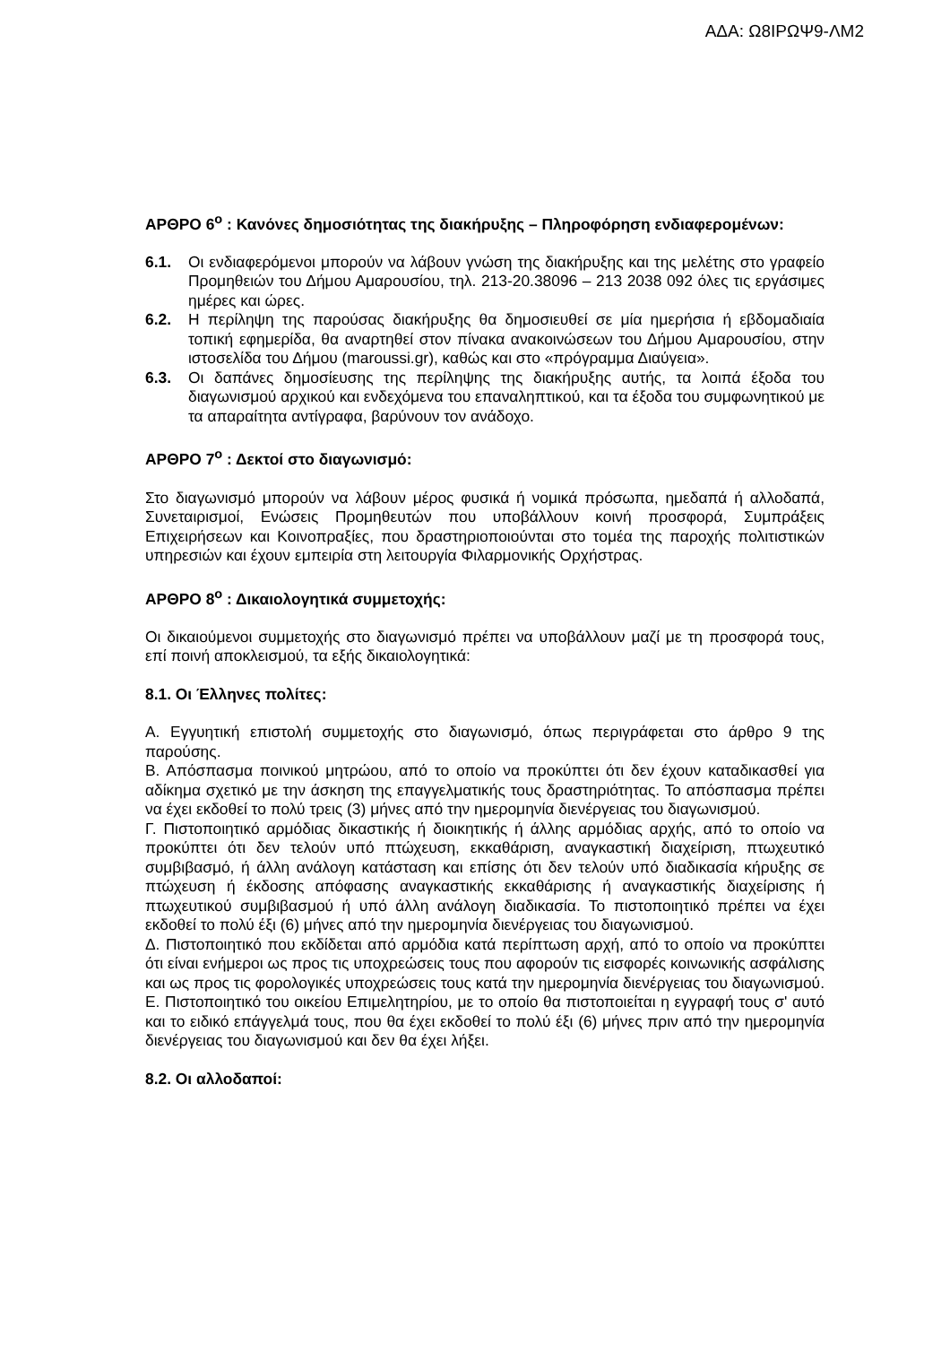ΑΔΑ: Ω8ΙΡΩΨ9-ΛΜ2
ΑΡΘΡΟ 6<sup>ο</sup> : Κανόνες δημοσιότητας της διακήρυξης – Πληροφόρηση ενδιαφερομένων:
6.1. Οι ενδιαφερόμενοι μπορούν να λάβουν γνώση της διακήρυξης και της μελέτης στο γραφείο Προμηθειών του Δήμου Αμαρουσίου, τηλ. 213-20.38096 – 213 2038 092 όλες τις εργάσιμες ημέρες και ώρες.
6.2. Η περίληψη της παρούσας διακήρυξης θα δημοσιευθεί σε μία ημερήσια ή εβδομαδιαία τοπική εφημερίδα, θα αναρτηθεί στον πίνακα ανακοινώσεων του Δήμου Αμαρουσίου, στην ιστοσελίδα του Δήμου (maroussi.gr), καθώς και στο «πρόγραμμα Διαύγεια».
6.3. Οι δαπάνες δημοσίευσης της περίληψης της διακήρυξης αυτής, τα λοιπά έξοδα του διαγωνισμού αρχικού και ενδεχόμενα του επαναληπτικού, και τα έξοδα του συμφωνητικού με τα απαραίτητα αντίγραφα, βαρύνουν τον ανάδοχο.
ΑΡΘΡΟ 7<sup>ο</sup> : Δεκτοί στο διαγωνισμό:
Στο διαγωνισμό μπορούν να λάβουν μέρος φυσικά ή νομικά πρόσωπα, ημεδαπά ή αλλοδαπά, Συνεταιρισμοί, Ενώσεις Προμηθευτών που υποβάλλουν κοινή προσφορά, Συμπράξεις Επιχειρήσεων και Κοινοπραξίες, που δραστηριοποιούνται στο τομέα της παροχής πολιτιστικών υπηρεσιών και έχουν εμπειρία στη λειτουργία Φιλαρμονικής Ορχήστρας.
ΑΡΘΡΟ 8<sup>ο</sup> : Δικαιολογητικά συμμετοχής:
Οι δικαιούμενοι συμμετοχής στο διαγωνισμό πρέπει να υποβάλλουν μαζί με τη προσφορά τους, επί ποινή αποκλεισμού, τα εξής δικαιολογητικά:
8.1. Οι Έλληνες πολίτες:
Α. Εγγυητική επιστολή συμμετοχής στο διαγωνισμό, όπως περιγράφεται στο άρθρο 9 της παρούσης.
Β. Απόσπασμα ποινικού μητρώου, από το οποίο να προκύπτει ότι δεν έχουν καταδικασθεί για αδίκημα σχετικό με την άσκηση της επαγγελματικής τους δραστηριότητας. Το απόσπασμα πρέπει να έχει εκδοθεί το πολύ τρεις (3) μήνες από την ημερομηνία διενέργειας του διαγωνισμού.
Γ. Πιστοποιητικό αρμόδιας δικαστικής ή διοικητικής ή άλλης αρμόδιας αρχής, από το οποίο να προκύπτει ότι δεν τελούν υπό πτώχευση, εκκαθάριση, αναγκαστική διαχείριση, πτωχευτικό συμβιβασμό, ή άλλη ανάλογη κατάσταση και επίσης ότι δεν τελούν υπό διαδικασία κήρυξης σε πτώχευση ή έκδοσης απόφασης αναγκαστικής εκκαθάρισης ή αναγκαστικής διαχείρισης ή πτωχευτικού συμβιβασμού ή υπό άλλη ανάλογη διαδικασία. Το πιστοποιητικό πρέπει να έχει εκδοθεί το πολύ έξι (6) μήνες από την ημερομηνία διενέργειας του διαγωνισμού.
Δ. Πιστοποιητικό που εκδίδεται από αρμόδια κατά περίπτωση αρχή, από το οποίο να προκύπτει ότι είναι ενήμεροι ως προς τις υποχρεώσεις τους που αφορούν τις εισφορές κοινωνικής ασφάλισης και ως προς τις φορολογικές υποχρεώσεις τους κατά την ημερομηνία διενέργειας του διαγωνισμού.
Ε. Πιστοποιητικό του οικείου Επιμελητηρίου, με το οποίο θα πιστοποιείται η εγγραφή τους σ' αυτό και το ειδικό επάγγελμά τους, που θα έχει εκδοθεί το πολύ έξι (6) μήνες πριν από την ημερομηνία διενέργειας του διαγωνισμού και δεν θα έχει λήξει.
8.2. Οι αλλοδαποί: